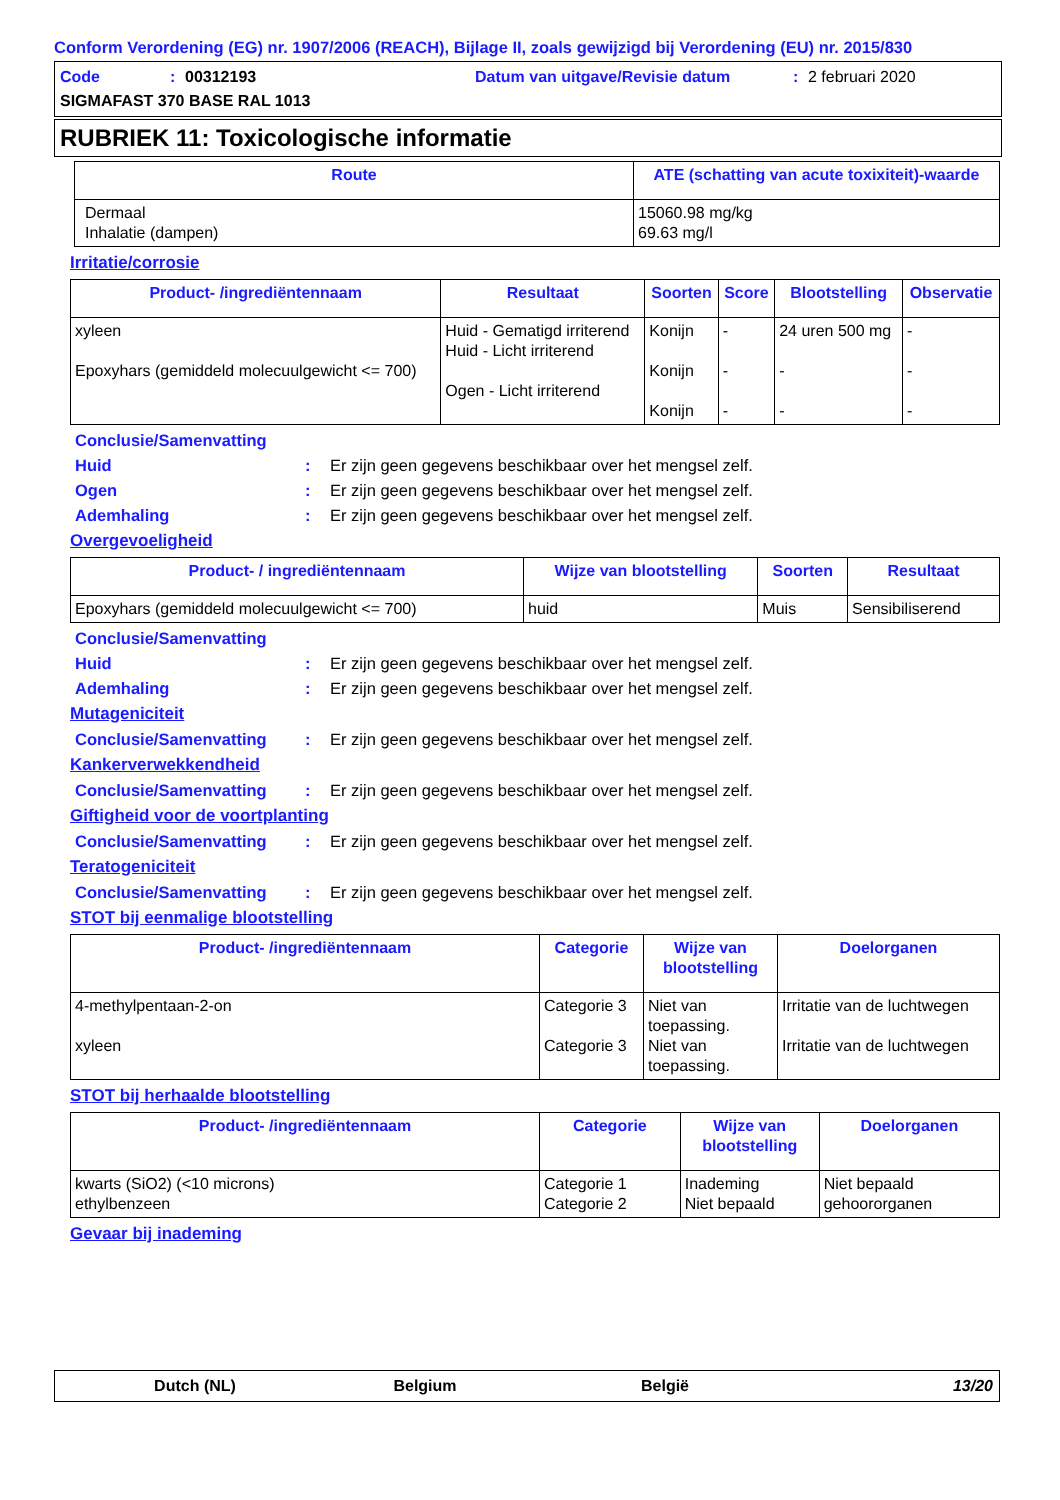Conform Verordening (EG) nr. 1907/2006 (REACH), Bijlage II, zoals gewijzigd bij Verordening (EU) nr. 2015/830
Code: 00312193 Datum van uitgave/Revisie datum: 2 februari 2020
SIGMAFAST 370 BASE RAL 1013
RUBRIEK 11: Toxicologische informatie
| Route | ATE (schatting van acute toxixiteit)-waarde |
| --- | --- |
| Dermaal Inhalatie (dampen) | 15060.98 mg/kg 69.63 mg/l |
Irritatie/corrosie
| Product- /ingrediëntennaam | Resultaat | Soorten | Score | Blootstelling | Observatie |
| --- | --- | --- | --- | --- | --- |
| xyleen Epoxyhars (gemiddeld molecuulgewicht <= 700) | Huid - Gematigd irriterend Huid - Licht irriterend Ogen - Licht irriterend | Konijn Konijn Konijn | - - - | 24 uren 500 mg - - | - - - |
Conclusie/Samenvatting
Huid: Er zijn geen gegevens beschikbaar over het mengsel zelf.
Ogen: Er zijn geen gegevens beschikbaar over het mengsel zelf.
Ademhaling: Er zijn geen gegevens beschikbaar over het mengsel zelf.
Overgevoeligheid
| Product- / ingrediëntennaam | Wijze van blootstelling | Soorten | Resultaat |
| --- | --- | --- | --- |
| Epoxyhars (gemiddeld molecuulgewicht <= 700) | huid | Muis | Sensibiliserend |
Conclusie/Samenvatting
Huid: Er zijn geen gegevens beschikbaar over het mengsel zelf.
Ademhaling: Er zijn geen gegevens beschikbaar over het mengsel zelf.
Mutageniciteit
Conclusie/Samenvatting: Er zijn geen gegevens beschikbaar over het mengsel zelf.
Kankerverwekkendheid
Conclusie/Samenvatting: Er zijn geen gegevens beschikbaar over het mengsel zelf.
Giftigheid voor de voortplanting
Conclusie/Samenvatting: Er zijn geen gegevens beschikbaar over het mengsel zelf.
Teratogeniciteit
Conclusie/Samenvatting: Er zijn geen gegevens beschikbaar over het mengsel zelf.
STOT bij eenmalige blootstelling
| Product- /ingrediëntennaam | Categorie | Wijze van blootstelling | Doelorganen |
| --- | --- | --- | --- |
| 4-methylpentaan-2-on xyleen | Categorie 3 Categorie 3 | Niet van toepassing. Niet van toepassing. | Irritatie van de luchtwegen Irritatie van de luchtwegen |
STOT bij herhaalde blootstelling
| Product- /ingrediëntennaam | Categorie | Wijze van blootstelling | Doelorganen |
| --- | --- | --- | --- |
| kwarts (SiO2) (<10 microns) ethylbenzeen | Categorie 1 Categorie 2 | Inademing Niet bepaald | Niet bepaald gehoororganen |
Gevaar bij inademing
Dutch (NL) Belgium België 13/20